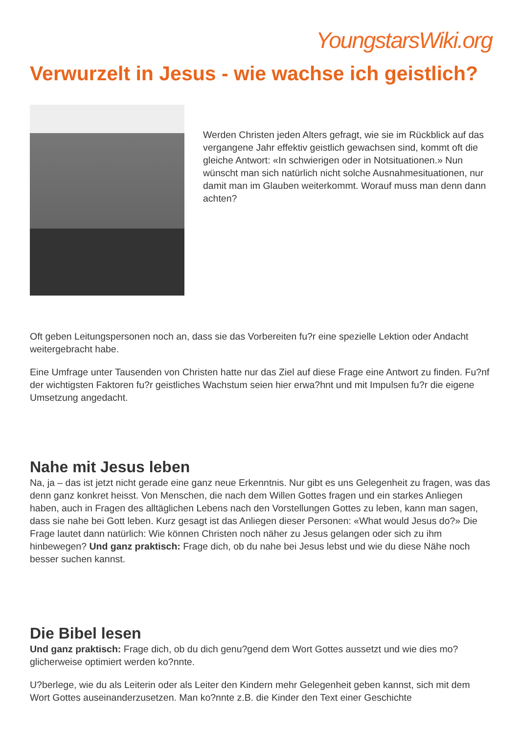YoungstarsWiki.org
Verwurzelt in Jesus - wie wachse ich geistlich?
Werden Christen jeden Alters gefragt, wie sie im Rückblick auf das vergangene Jahr effektiv geistlich gewachsen sind, kommt oft die gleiche Antwort: «In schwierigen oder in Notsituationen.» Nun wünscht man sich natürlich nicht solche Ausnahmesituationen, nur damit man im Glauben weiterkommt. Worauf muss man denn dann achten?
Oft geben Leitungspersonen noch an, dass sie das Vorbereiten fu?r eine spezielle Lektion oder Andacht weitergebracht habe.
Eine Umfrage unter Tausenden von Christen hatte nur das Ziel auf diese Frage eine Antwort zu finden. Fu?nf der wichtigsten Faktoren fu?r geistliches Wachstum seien hier erwa?hnt und mit Impulsen fu?r die eigene Umsetzung angedacht.
Nahe mit Jesus leben
Na, ja – das ist jetzt nicht gerade eine ganz neue Erkenntnis. Nur gibt es uns Gelegenheit zu fragen, was das denn ganz konkret heisst. Von Menschen, die nach dem Willen Gottes fragen und ein starkes Anliegen haben, auch in Fragen des alltäglichen Lebens nach den Vorstellungen Gottes zu leben, kann man sagen, dass sie nahe bei Gott leben. Kurz gesagt ist das Anliegen dieser Personen: «What would Jesus do?» Die Frage lautet dann natürlich: Wie können Christen noch näher zu Jesus gelangen oder sich zu ihm hinbewegen? Und ganz praktisch: Frage dich, ob du nahe bei Jesus lebst und wie du diese Nähe noch besser suchen kannst.
Die Bibel lesen
Und ganz praktisch: Frage dich, ob du dich genu?gend dem Wort Gottes aussetzt und wie dies mo?glicherweise optimiert werden ko?nnte.
U?berlege, wie du als Leiterin oder als Leiter den Kindern mehr Gelegenheit geben kannst, sich mit dem Wort Gottes auseinanderzusetzen. Man ko?nnte z.B. die Kinder den Text einer Geschichte